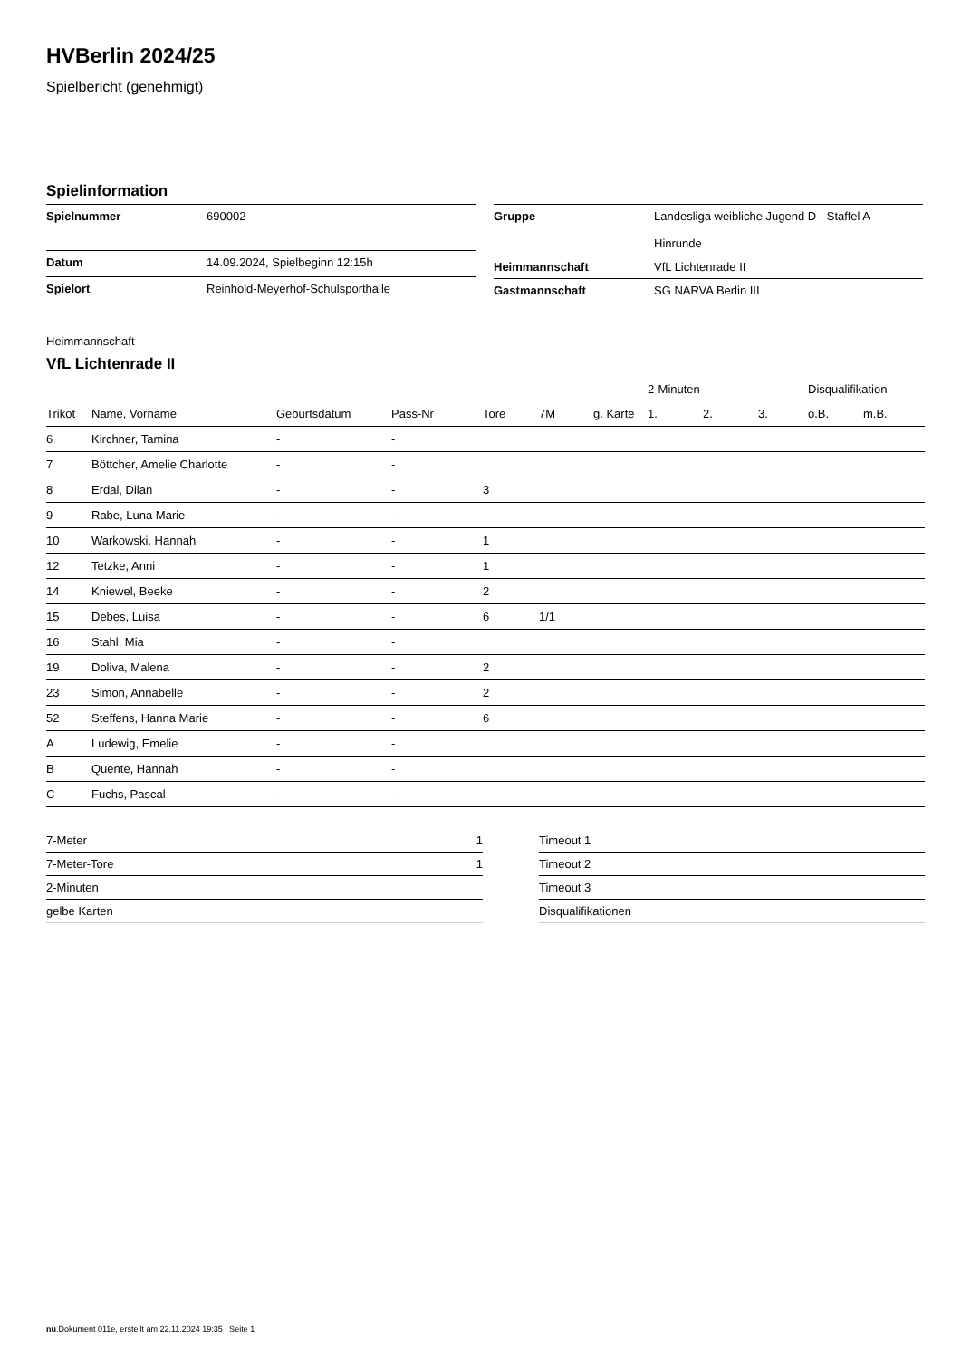HVBerlin 2024/25
Spielbericht (genehmigt)
Spielinformation
| Spielnummer | 690002 |
| Datum | 14.09.2024, Spielbeginn 12:15h |
| Spielort | Reinhold-Meyerhof-Schulsporthalle |
| Gruppe | Landesliga weibliche Jugend D - Staffel A Hinrunde |
| Heimmannschaft | VfL Lichtenrade II |
| Gastmannschaft | SG NARVA Berlin III |
Heimmannschaft
VfL Lichtenrade II
| | | | | | | | 2-Minuten | | | Disqualifikation | |
| --- | --- | --- | --- | --- | --- | --- | --- | --- | --- | --- | --- |
| Trikot | Name, Vorname | Geburtsdatum | Pass-Nr | Tore | 7M | g. Karte | 1. | 2. | 3. | o.B. | m.B. |
| 6 | Kirchner, Tamina | - | - | | | | | | | | |
| 7 | Böttcher, Amelie Charlotte | - | - | | | | | | | | |
| 8 | Erdal, Dilan | - | - | 3 | | | | | | | |
| 9 | Rabe, Luna Marie | - | - | | | | | | | | |
| 10 | Warkowski, Hannah | - | - | 1 | | | | | | | |
| 12 | Tetzke, Anni | - | - | 1 | | | | | | | |
| 14 | Kniewel, Beeke | - | - | 2 | | | | | | | |
| 15 | Debes, Luisa | - | - | 6 | 1/1 | | | | | | |
| 16 | Stahl, Mia | - | - | | | | | | | | |
| 19 | Doliva, Malena | - | - | 2 | | | | | | | |
| 23 | Simon, Annabelle | - | - | 2 | | | | | | | |
| 52 | Steffens, Hanna Marie | - | - | 6 | | | | | | | |
| A | Ludewig, Emelie | - | - | | | | | | | | |
| B | Quente, Hannah | - | - | | | | | | | | |
| C | Fuchs, Pascal | - | - | | | | | | | | |
| 7-Meter | 1 |
| 7-Meter-Tore | 1 |
| 2-Minuten | |
| gelbe Karten | |
| Timeout 1 |
| Timeout 2 |
| Timeout 3 |
| Disqualifikationen |
nu.Dokument 011e, erstellt am 22.11.2024 19:35 | Seite 1